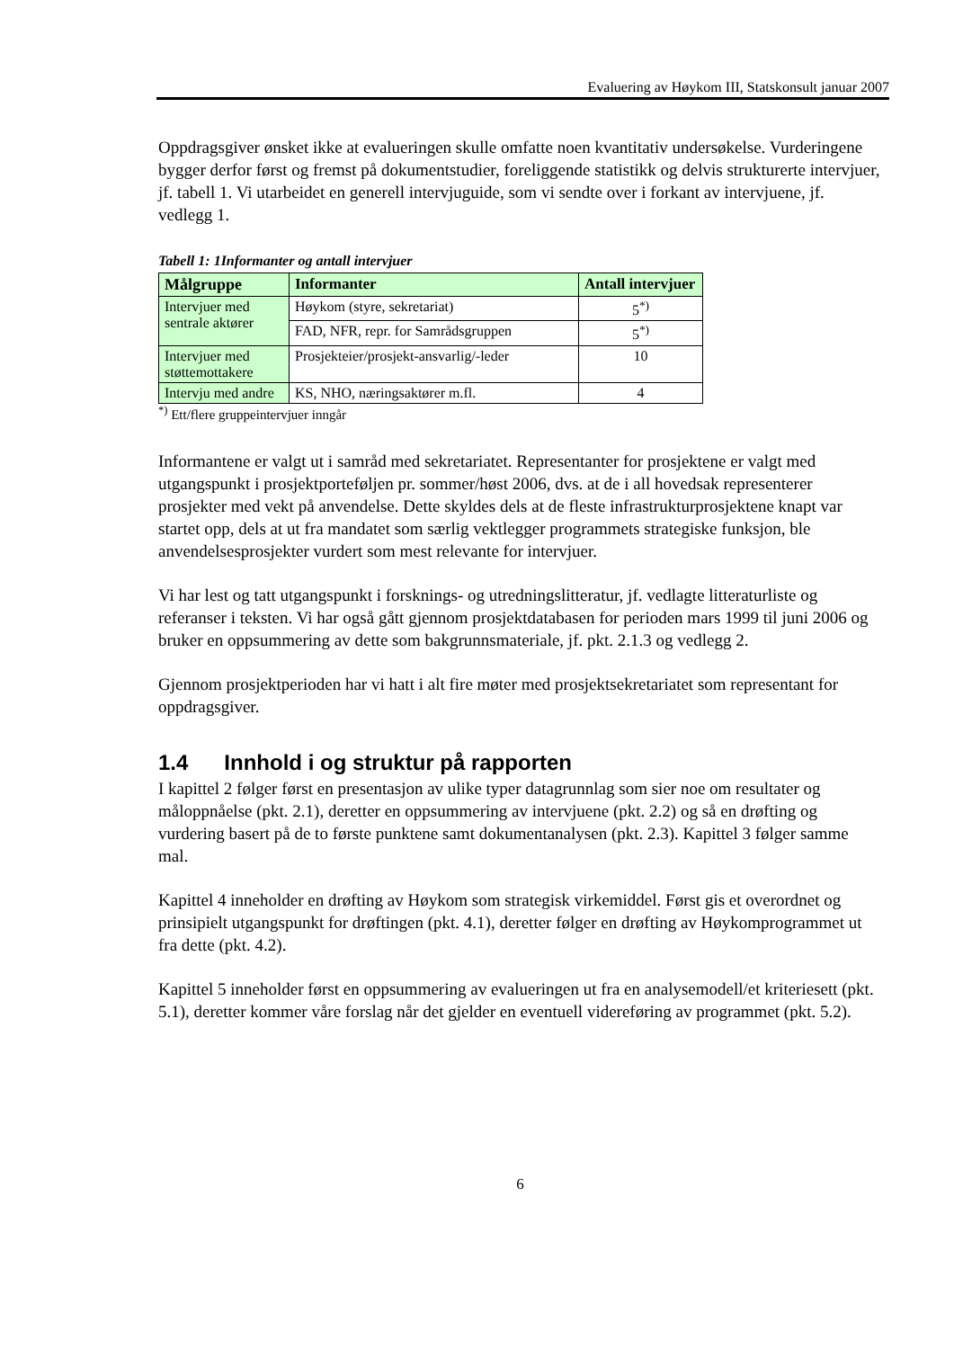Evaluering av Høykom III, Statskonsult januar 2007
Oppdragsgiver ønsket ikke at evalueringen skulle omfatte noen kvantitativ undersøkelse. Vurderingene bygger derfor først og fremst på dokumentstudier, foreliggende statistikk og delvis strukturerte intervjuer, jf. tabell 1. Vi utarbeidet en generell intervjuguide, som vi sendte over i forkant av intervjuene, jf. vedlegg 1.
Tabell 1: 1Informanter og antall intervjuer
| Målgruppe | Informanter | Antall intervjuer |
| --- | --- | --- |
| Intervjuer med sentrale aktører | Høykom (styre, sekretariat) | 5<sup>*)</sup> |
| | FAD, NFR, repr. for Samrådsgruppen | 5<sup>*)</sup> |
| Intervjuer med støttemottakere | Prosjekteier/prosjekt-ansvarlig/-leder | 10 |
| Intervju med andre | KS, NHO, næringsaktører m.fl. | 4 |
<sup>*)</sup> Ett/flere gruppeintervjuer inngår
Informantene er valgt ut i samråd med sekretariatet. Representanter for prosjektene er valgt med utgangspunkt i prosjektporteføljen pr. sommer/høst 2006, dvs. at de i all hovedsak representerer prosjekter med vekt på anvendelse. Dette skyldes dels at de fleste infrastrukturprosjektene knapt var startet opp, dels at ut fra mandatet som særlig vektlegger programmets strategiske funksjon, ble anvendelsesprosjekter vurdert som mest relevante for intervjuer.
Vi har lest og tatt utgangspunkt i forsknings- og utredningslitteratur, jf. vedlagte litteraturliste og referanser i teksten. Vi har også gått gjennom prosjektdatabasen for perioden mars 1999 til juni 2006 og bruker en oppsummering av dette som bakgrunnsmateriale, jf. pkt. 2.1.3 og vedlegg 2.
Gjennom prosjektperioden har vi hatt i alt fire møter med prosjektsekretariatet som representant for oppdragsgiver.
1.4 Innhold i og struktur på rapporten
I kapittel 2 følger først en presentasjon av ulike typer datagrunnlag som sier noe om resultater og måloppnåelse (pkt. 2.1), deretter en oppsummering av intervjuene (pkt. 2.2) og så en drøfting og vurdering basert på de to første punktene samt dokumentanalysen (pkt. 2.3). Kapittel 3 følger samme mal.
Kapittel 4 inneholder en drøfting av Høykom som strategisk virkemiddel. Først gis et overordnet og prinsipielt utgangspunkt for drøftingen (pkt. 4.1), deretter følger en drøfting av Høykomprogrammet ut fra dette (pkt. 4.2).
Kapittel 5 inneholder først en oppsummering av evalueringen ut fra en analysemodell/et kriteriesett (pkt. 5.1), deretter kommer våre forslag når det gjelder en eventuell videreføring av programmet (pkt. 5.2).
6